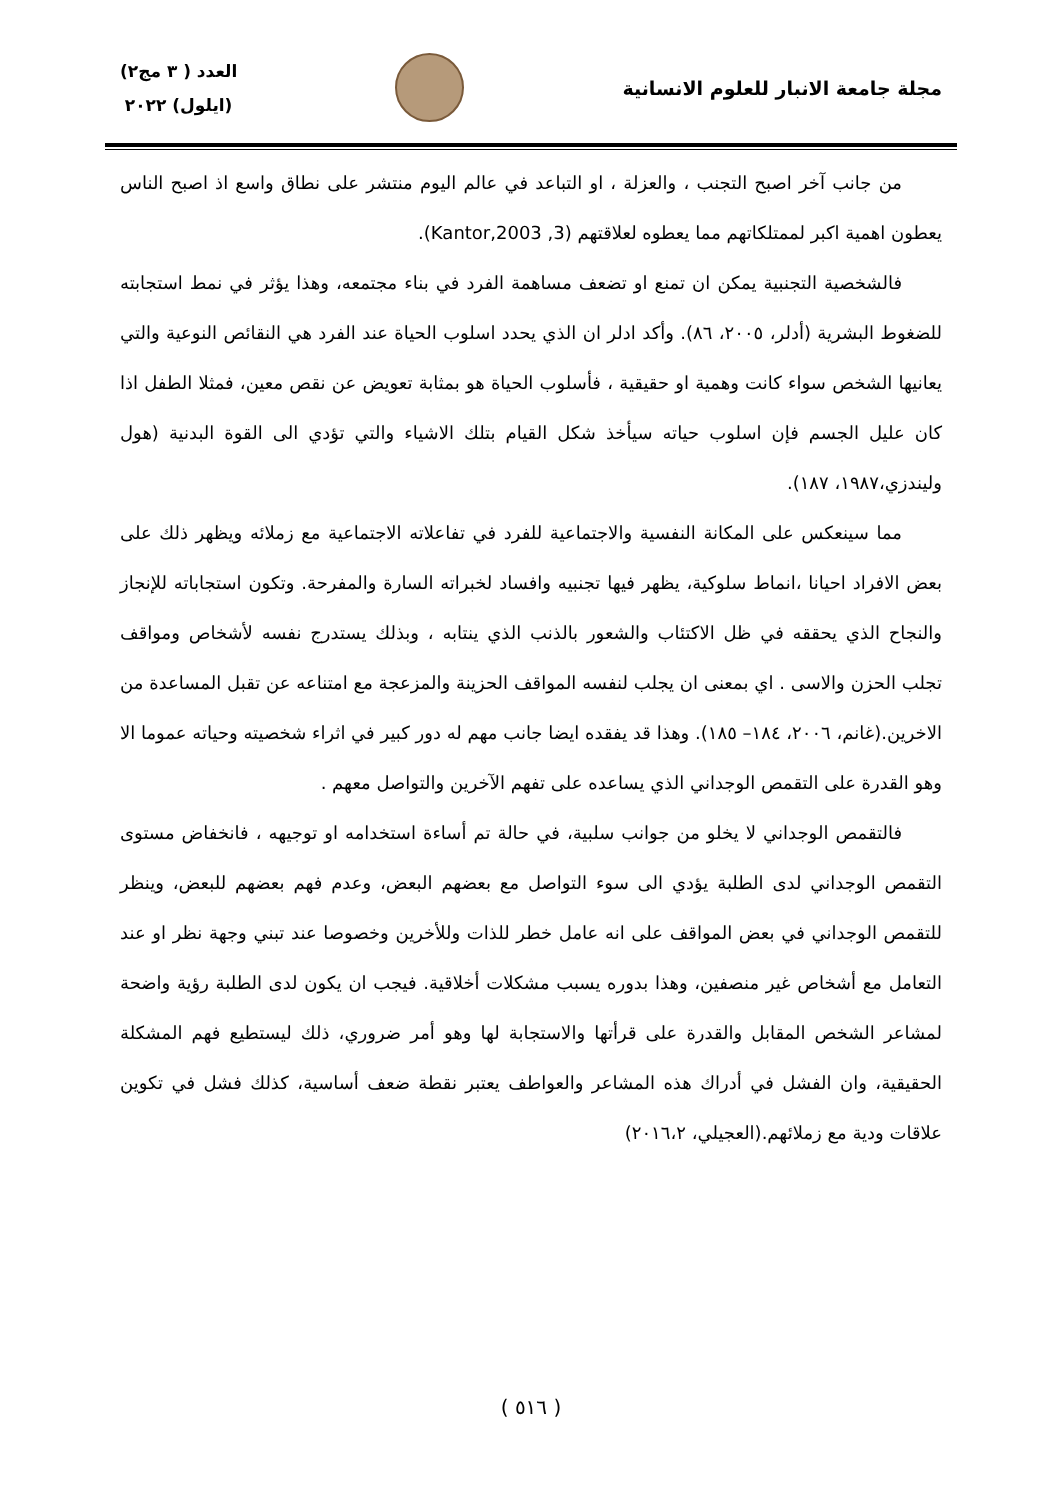مجلة جامعة الانبار للعلوم الانسانية
العدد ( ٣ مج٢)
(ايلول) ٢٠٢٢
من جانب آخر اصبح التجنب ، والعزلة ، او التباعد في عالم اليوم منتشر على نطاق واسع اذ اصبح الناس يعطون اهمية اكبر لممتلكاتهم مما يعطوه لعلاقتهم (Kantor,2003 ,3).
فالشخصية التجنبية يمكن ان تمنع او تضعف مساهمة الفرد في بناء مجتمعه، وهذا يؤثر في نمط استجابته للضغوط البشرية (أدلر، ٢٠٠٥، ٨٦). وأكد ادلر ان الذي يحدد اسلوب الحياة عند الفرد هي النقائص النوعية والتي يعانيها الشخص سواء كانت وهمية او حقيقية ، فأسلوب الحياة هو بمثابة تعويض عن نقص معين، فمثلا الطفل اذا كان عليل الجسم فإن اسلوب حياته سيأخذ شكل القيام بتلك الاشياء والتي تؤدي الى القوة البدنية (هول وليندزي،١٩٨٧، ١٨٧).
مما سينعكس على المكانة النفسية والاجتماعية للفرد في تفاعلاته الاجتماعية مع زملائه ويظهر ذلك على بعض الافراد احيانا ،انماط سلوكية، يظهر فيها تجنبيه وافساد لخبراته السارة والمفرحة. وتكون استجاباته للإنجاز والنجاح الذي يحققه في ظل الاكتئاب والشعور بالذنب الذي ينتابه ، وبذلك يستدرج نفسه لأشخاص ومواقف تجلب الحزن والاسى . اي بمعنى ان يجلب لنفسه المواقف الحزينة والمزعجة مع امتناعه عن تقبل المساعدة من الاخرين.(غانم، ٢٠٠٦، ١٨٤– ١٨٥). وهذا قد يفقده ايضا جانب مهم له دور كبير في اثراء شخصيته وحياته عموما الا وهو القدرة على التقمص الوجداني الذي يساعده على تفهم الآخرين والتواصل معهم .
فالتقمص الوجداني لا يخلو من جوانب سلبية، في حالة تم أساءة استخدامه او توجيهه ، فانخفاض مستوى التقمص الوجداني لدى الطلبة يؤدي الى سوء التواصل مع بعضهم البعض، وعدم فهم بعضهم للبعض، وينظر للتقمص الوجداني في بعض المواقف على انه عامل خطر للذات وللأخرين وخصوصا عند تبني وجهة نظر او عند التعامل مع أشخاص غير منصفين، وهذا بدوره يسبب مشكلات أخلاقية. فيجب ان يكون لدى الطلبة رؤية واضحة لمشاعر الشخص المقابل والقدرة على قرأتها والاستجابة لها وهو أمر ضروري، ذلك ليستطيع فهم المشكلة الحقيقية، وان الفشل في أدراك هذه المشاعر والعواطف يعتبر نقطة ضعف أساسية، كذلك فشل في تكوين علاقات ودية مع زملائهم.(العجيلي، ٢٠١٦،٢)
( ٥١٦ )